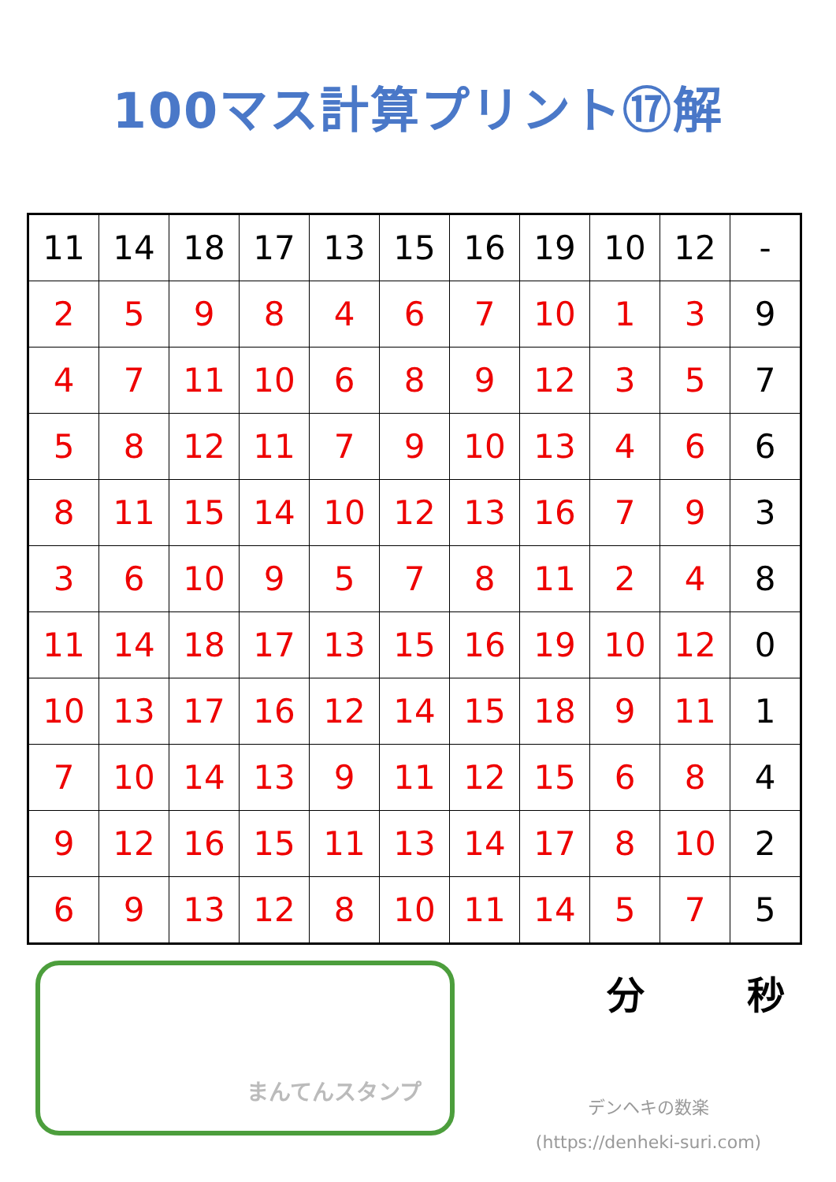100マス計算プリント⑰解
| 11 | 14 | 18 | 17 | 13 | 15 | 16 | 19 | 10 | 12 | - |
| 2 | 5 | 9 | 8 | 4 | 6 | 7 | 10 | 1 | 3 | 9 |
| 4 | 7 | 11 | 10 | 6 | 8 | 9 | 12 | 3 | 5 | 7 |
| 5 | 8 | 12 | 11 | 7 | 9 | 10 | 13 | 4 | 6 | 6 |
| 8 | 11 | 15 | 14 | 10 | 12 | 13 | 16 | 7 | 9 | 3 |
| 3 | 6 | 10 | 9 | 5 | 7 | 8 | 11 | 2 | 4 | 8 |
| 11 | 14 | 18 | 17 | 13 | 15 | 16 | 19 | 10 | 12 | 0 |
| 10 | 13 | 17 | 16 | 12 | 14 | 15 | 18 | 9 | 11 | 1 |
| 7 | 10 | 14 | 13 | 9 | 11 | 12 | 15 | 6 | 8 | 4 |
| 9 | 12 | 16 | 15 | 11 | 13 | 14 | 17 | 8 | 10 | 2 |
| 6 | 9 | 13 | 12 | 8 | 10 | 11 | 14 | 5 | 7 | 5 |
まんてんスタンプ
分 秒
デンヘキの数楽
(https://denheki-suri.com)